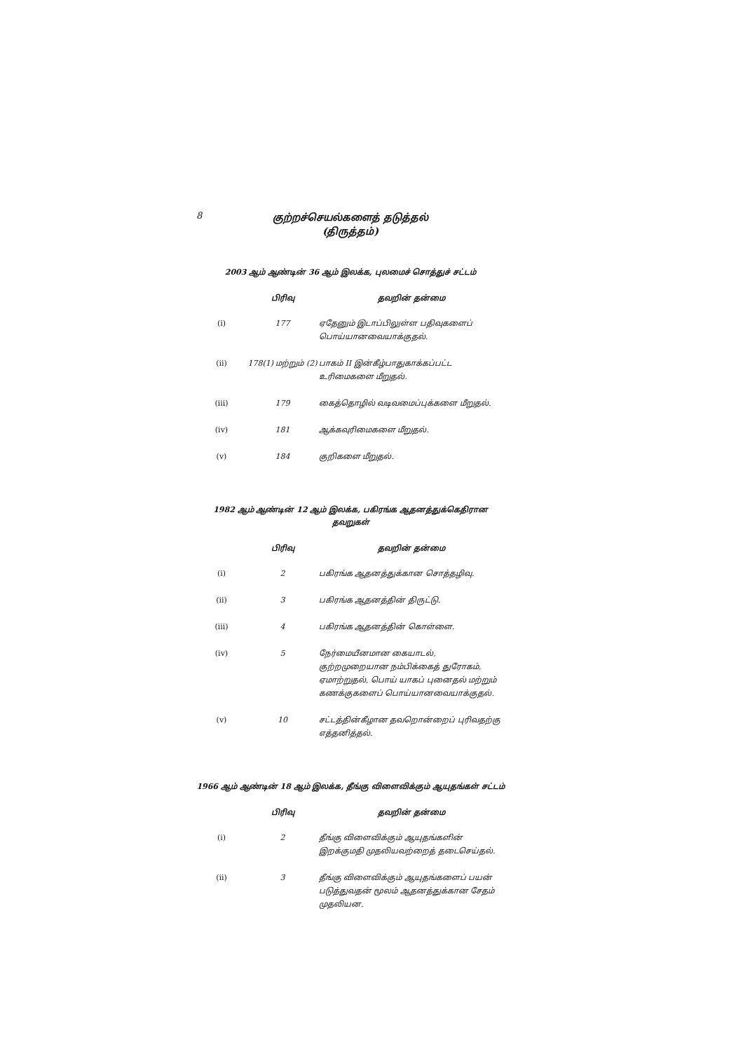8
குற்றச்செயல்களைத் தடுத்தல்
(திருத்தம்)
2003 ஆம் ஆண்டின் 36 ஆம் இலக்க, புலமைச் சொத்துச் சட்டம்
| | பிரிவு | தவறின் தன்மை |
| --- | --- | --- |
| (i) | 177 | ஏதேனும் இடாப்பிலுள்ள பதிவுகளைப் பொய்யானவையாக்குதல். |
| (ii) | 178(1) மற்றும் (2) | பாகம் II இன்கீழ்பாதுகாக்கப்பட்ட உரிமைகளை மீறுதல். |
| (iii) | 179 | கைத்தொழில் வடிவமைப்புக்களை மீறுதல். |
| (iv) | 181 | ஆக்கவுரிமைகளை மீறுதல். |
| (v) | 184 | குறிகளை மீறுதல். |
1982 ஆம் ஆண்டின் 12 ஆம் இலக்க, பகிரங்க ஆதனத்துக்கெதிரான தவறுகள்
| | பிரிவு | தவறின் தன்மை |
| --- | --- | --- |
| (i) | 2 | பகிரங்க ஆதனத்துக்கான சொத்தழிவு. |
| (ii) | 3 | பகிரங்க ஆதனத்தின் திருட்டு. |
| (iii) | 4 | பகிரங்க ஆதனத்தின் கொள்ளை. |
| (iv) | 5 | நேர்மையீனமான கையாடல், குற்றமுறையான நம்பிக்கைத் துரோகம், ஏமாற்றுதல், பொய் யாகப் புனைதல் மற்றும் கணக்குகளைப் பொய்யானவையாக்குதல். |
| (v) | 10 | சட்டத்தின்கீழான தவறொன்றைப் புரிவதற்கு எத்தனித்தல். |
1966 ஆம் ஆண்டின் 18 ஆம் இலக்க, தீங்கு விளைவிக்கும் ஆயுதங்கள் சட்டம்
| | பிரிவு | தவறின் தன்மை |
| --- | --- | --- |
| (i) | 2 | தீங்கு விளைவிக்கும் ஆயுதங்களின் இறக்குமதி முதலியவற்றைத் தடைசெய்தல். |
| (ii) | 3 | தீங்கு விளைவிக்கும் ஆயுதங்களைப் பயன் படுத்துவதன் மூலம் ஆதனத்துக்கான சேதம் முதலியன. |